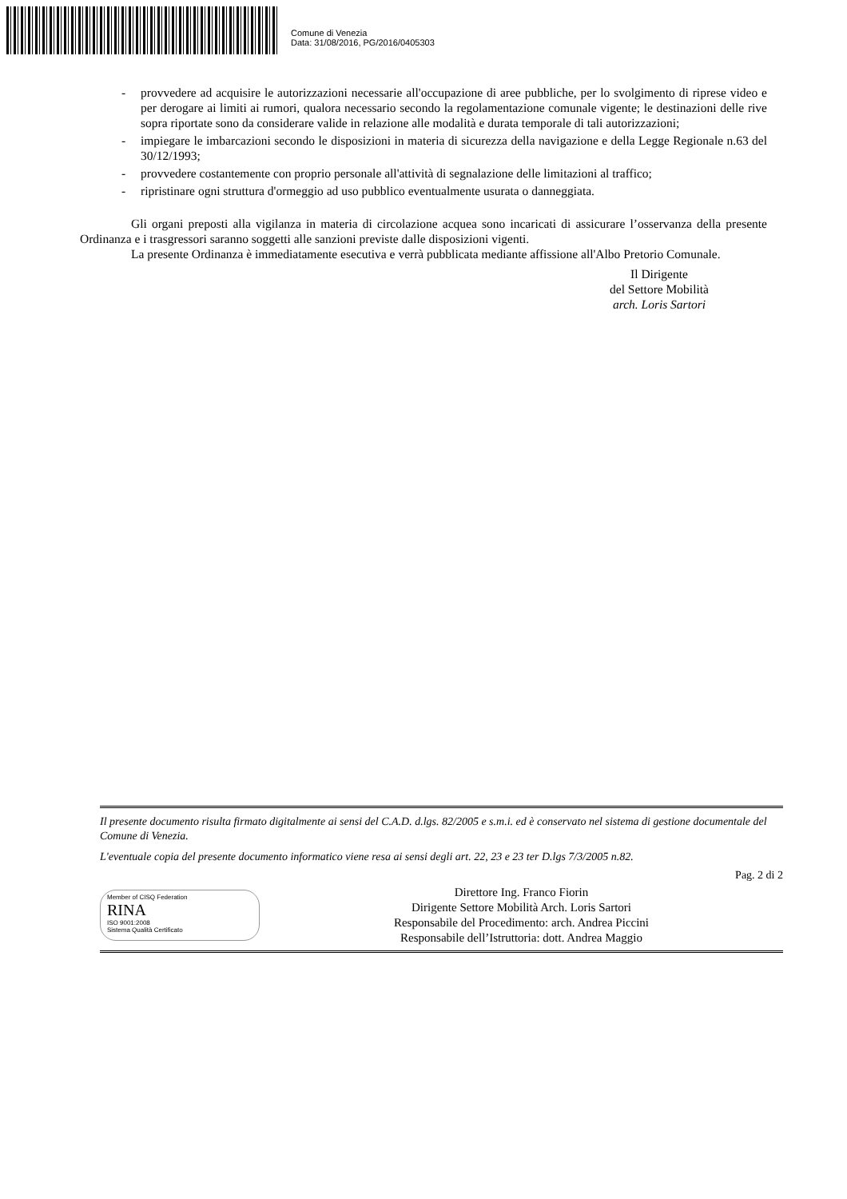Comune di Venezia
Data: 31/08/2016, PG/2016/0405303
- provvedere ad acquisire le autorizzazioni necessarie all'occupazione di aree pubbliche, per lo svolgimento di riprese video e per derogare ai limiti ai rumori, qualora necessario secondo la regolamentazione comunale vigente; le destinazioni delle rive sopra riportate sono da considerare valide in relazione alle modalità e durata temporale di tali autorizzazioni;
- impiegare le imbarcazioni secondo le disposizioni in materia di sicurezza della navigazione e della Legge Regionale n.63 del 30/12/1993;
- provvedere costantemente con proprio personale all'attività di segnalazione delle limitazioni al traffico;
- ripristinare ogni struttura d'ormeggio ad uso pubblico eventualmente usurata o danneggiata.
Gli organi preposti alla vigilanza in materia di circolazione acquea sono incaricati di assicurare l’osservanza della presente Ordinanza e i trasgressori saranno soggetti alle sanzioni previste dalle disposizioni vigenti.
La presente Ordinanza è immediatamente esecutiva e verrà pubblicata mediante affissione all'Albo Pretorio Comunale.
Il Dirigente
del Settore Mobilità
arch. Loris Sartori
Il presente documento risulta firmato digitalmente ai sensi del C.A.D. d.lgs. 82/2005 e s.m.i. ed è conservato nel sistema di gestione documentale del Comune di Venezia.
L'eventuale copia del presente documento informatico viene resa ai sensi degli art. 22, 23 e 23 ter D.lgs 7/3/2005 n.82.
Pag. 2 di 2
Member of CISQ Federation
RINA
ISO 9001:2008
Sistema Qualità Certificato
Direttore Ing. Franco Fiorin
Dirigente Settore Mobilità Arch. Loris Sartori
Responsabile del Procedimento: arch. Andrea Piccini
Responsabile dell’Istruttoria: dott. Andrea Maggio